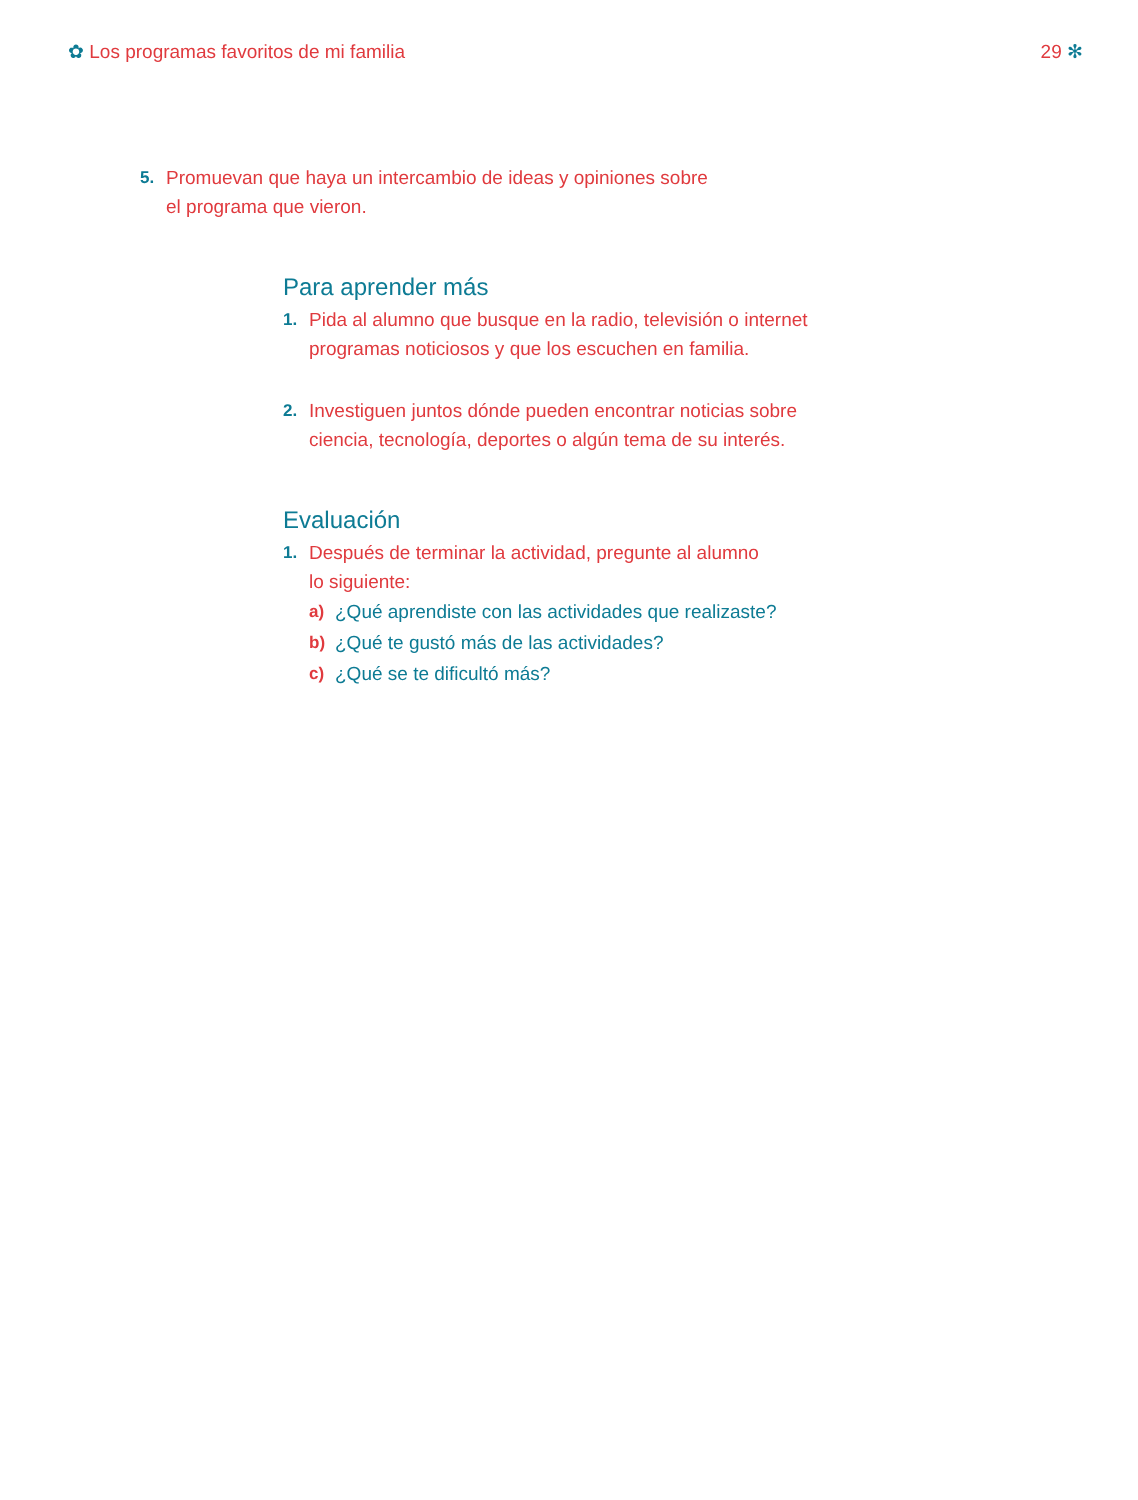✿ Los programas favoritos de mi familia
29 ✻
5. Promuevan que haya un intercambio de ideas y opiniones sobre el programa que vieron.
Para aprender más
1. Pida al alumno que busque en la radio, televisión o internet programas noticiosos y que los escuchen en familia.
2. Investiguen juntos dónde pueden encontrar noticias sobre ciencia, tecnología, deportes o algún tema de su interés.
Evaluación
1. Después de terminar la actividad, pregunte al alumno
lo siguiente:
a) ¿Qué aprendiste con las actividades que realizaste?
b) ¿Qué te gustó más de las actividades?
c) ¿Qué se te dificultó más?